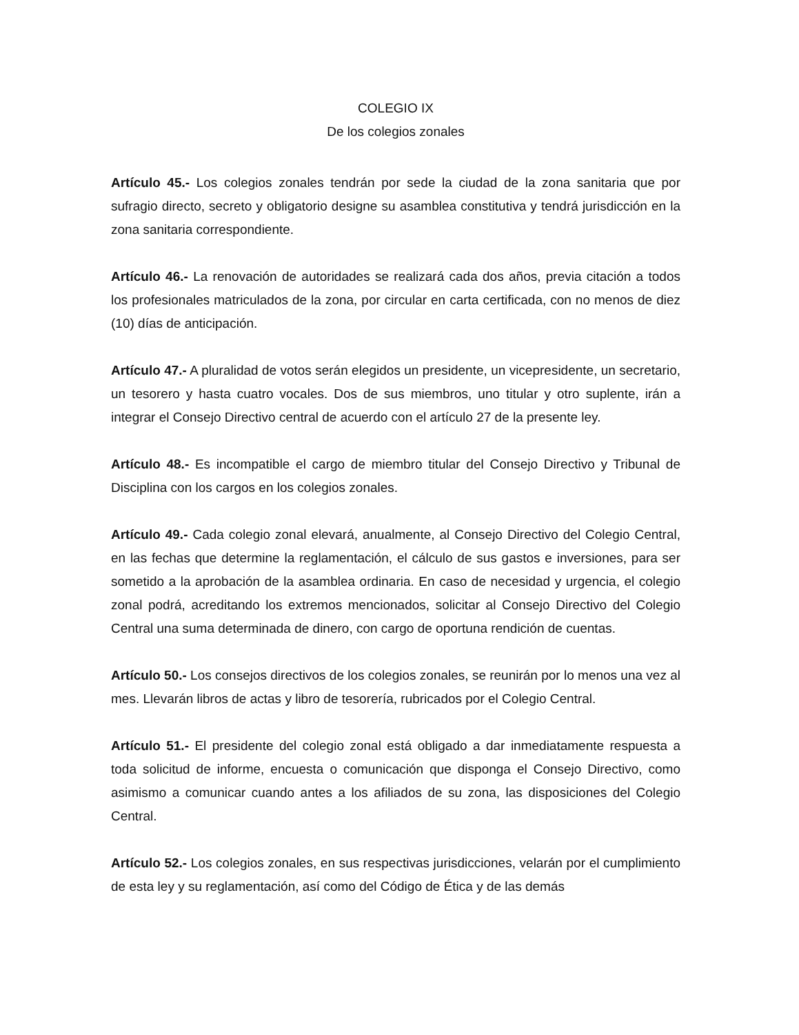COLEGIO IX
De los colegios zonales
Artículo 45.- Los colegios zonales tendrán por sede la ciudad de la zona sanitaria que por sufragio directo, secreto y obligatorio designe su asamblea constitutiva y tendrá jurisdicción en la zona sanitaria correspondiente.
Artículo 46.- La renovación de autoridades se realizará cada dos años, previa citación a todos los profesionales matriculados de la zona, por circular en carta certificada, con no menos de diez (10) días de anticipación.
Artículo 47.- A pluralidad de votos serán elegidos un presidente, un vicepresidente, un secretario, un tesorero y hasta cuatro vocales. Dos de sus miembros, uno titular y otro suplente, irán a integrar el Consejo Directivo central de acuerdo con el artículo 27 de la presente ley.
Artículo 48.- Es incompatible el cargo de miembro titular del Consejo Directivo y Tribunal de Disciplina con los cargos en los colegios zonales.
Artículo 49.- Cada colegio zonal elevará, anualmente, al Consejo Directivo del Colegio Central, en las fechas que determine la reglamentación, el cálculo de sus gastos e inversiones, para ser sometido a la aprobación de la asamblea ordinaria. En caso de necesidad y urgencia, el colegio zonal podrá, acreditando los extremos mencionados, solicitar al Consejo Directivo del Colegio Central una suma determinada de dinero, con cargo de oportuna rendición de cuentas.
Artículo 50.- Los consejos directivos de los colegios zonales, se reunirán por lo menos una vez al mes. Llevarán libros de actas y libro de tesorería, rubricados por el Colegio Central.
Artículo 51.- El presidente del colegio zonal está obligado a dar inmediatamente respuesta a toda solicitud de informe, encuesta o comunicación que disponga el Consejo Directivo, como asimismo a comunicar cuando antes a los afiliados de su zona, las disposiciones del Colegio Central.
Artículo 52.- Los colegios zonales, en sus respectivas jurisdicciones, velarán por el cumplimiento de esta ley y su reglamentación, así como del Código de Ética y de las demás